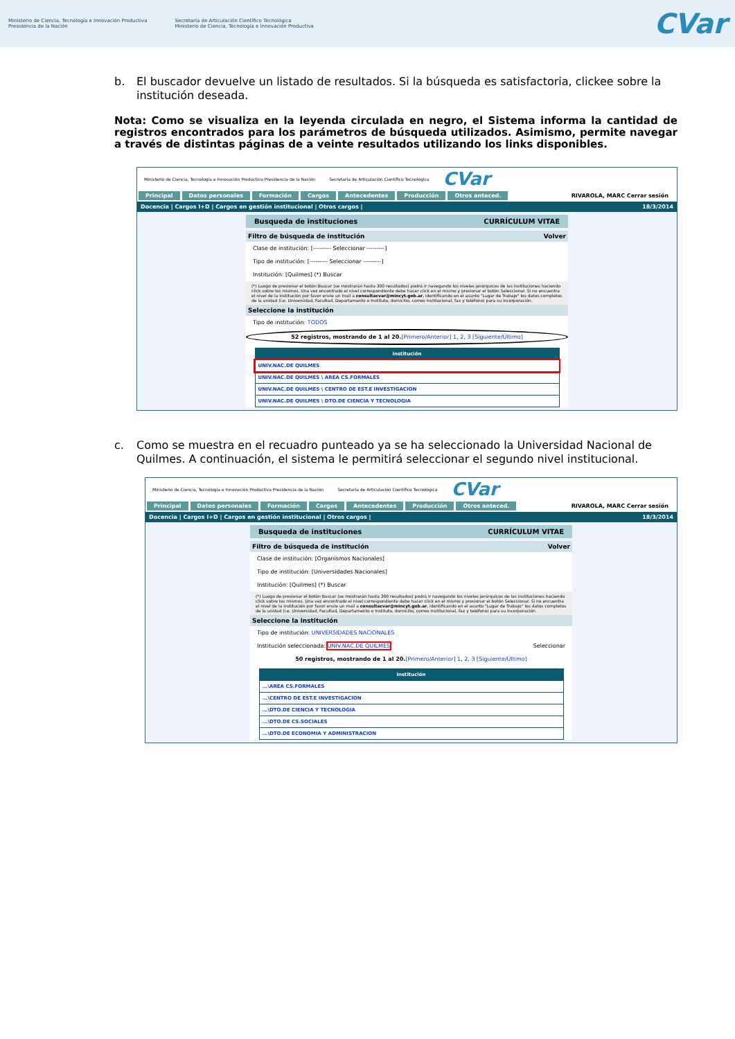Ministerio de Ciencia, Tecnología e Innovación Productiva
Presidencia de la Nación
Secretaría de Articulación Científico Tecnológica
Ministerio de Ciencia, Tecnología e Innovación Productiva
CVar
b. El buscador devuelve un listado de resultados. Si la búsqueda es satisfactoria, clickee sobre la institución deseada.
Nota: Como se visualiza en la leyenda circulada en negro, el Sistema informa la cantidad de registros encontrados para los parámetros de búsqueda utilizados. Asimismo, permite navegar a través de distintas páginas de a veinte resultados utilizando los links disponibles.
Ministerio de Ciencia, Tecnología e Innovación Productiva Presidencia de la Nación Secretaría de Articulación Científico Tecnológica CVar
Principal Datos personales Formación Cargos Antecedentes Producción Otros anteced. RIVAROLA, MARC Cerrar sesión
Docencia | Cargos I+D | Cargos en gestión institucional | Otros cargos | 18/3/2014
Busqueda de instituciones CURRÍCULUM VITAE
Filtro de búsqueda de institución Volver
Clase de institución: [--------- Seleccionar ---------]
Tipo de institución: [--------- Seleccionar ---------]
Institución: [Quilmes] (*) Buscar
(*) Luego de presionar el botón Buscar (se mostrarán hasta 300 resultados) podrá ir navegando los niveles jerárquicos de las instituciones haciendo click sobre los mismos. Una vez encontrado el nivel correspondiente debe hacer click en el mismo y presionar el botón Seleccionar. Si no encuentra el nivel de la institución por favor envíe un mail a consultacvar@mincyt.gob.ar, identificando en el asunto "Lugar de Trabajo" los datos completos de la unidad (i.e. Universidad, Facultad, Departamento o Instituto, domicilio, correo institucional, fax y teléfono) para su incorporación.
Seleccione la institución
Tipo de institución: TODOS
52 registros, mostrando de 1 al 20.[Primero/Anterior] 1, 2, 3 [Siguiente/Último]
| institución |
| --- |
| UNIV.NAC.DE QUILMES |
| UNIV.NAC.DE QUILMES \ AREA CS.FORMALES |
| UNIV.NAC.DE QUILMES \ CENTRO DE EST.E INVESTIGACION |
| UNIV.NAC.DE QUILMES \ DTO.DE CIENCIA Y TECNOLOGIA |
c. Como se muestra en el recuadro punteado ya se ha seleccionado la Universidad Nacional de Quilmes. A continuación, el sistema le permitirá seleccionar el segundo nivel institucional.
Ministerio de Ciencia, Tecnología e Innovación Productiva Presidencia de la Nación Secretaría de Articulación Científico Tecnológica CVar
Principal Datos personales Formación Cargos Antecedentes Producción Otros anteced. RIVAROLA, MARC Cerrar sesión
Docencia | Cargos I+D | Cargos en gestión institucional | Otros cargos | 18/3/2014
Busqueda de instituciones CURRÍCULUM VITAE
Filtro de búsqueda de institución Volver
Clase de institución: [Organismos Nacionales]
Tipo de institución: [Universidades Nacionales]
Institución: [Quilmes] (*) Buscar
(*) Luego de presionar el botón Buscar (se mostrarán hasta 300 resultados) podrá ir navegando los niveles jerárquicos de las instituciones haciendo click sobre los mismos. Una vez encontrado el nivel correspondiente debe hacer click en el mismo y presionar el botón Seleccionar. Si no encuentra el nivel de la institución por favor envíe un mail a consultacvar@mincyt.gob.ar, identificando en el asunto "Lugar de Trabajo" los datos completos de la unidad (i.e. Universidad, Facultad, Departamento o Instituto, domicilio, correo institucional, fax y teléfono) para su incorporación.
Seleccione la institución
Tipo de institución: UNIVERSIDADES NACIONALES
Institución seleccionada: UNIV.NAC.DE QUILMES Seleccionar
50 registros, mostrando de 1 al 20.[Primero/Anterior] 1, 2, 3 [Siguiente/Último]
| institución |
| --- |
| ...\AREA CS.FORMALES |
| ...\CENTRO DE EST.E INVESTIGACION |
| ...\DTO.DE CIENCIA Y TECNOLOGIA |
| ...\DTO.DE CS.SOCIALES |
| ...\DTO.DE ECONOMIA Y ADMINISTRACION |